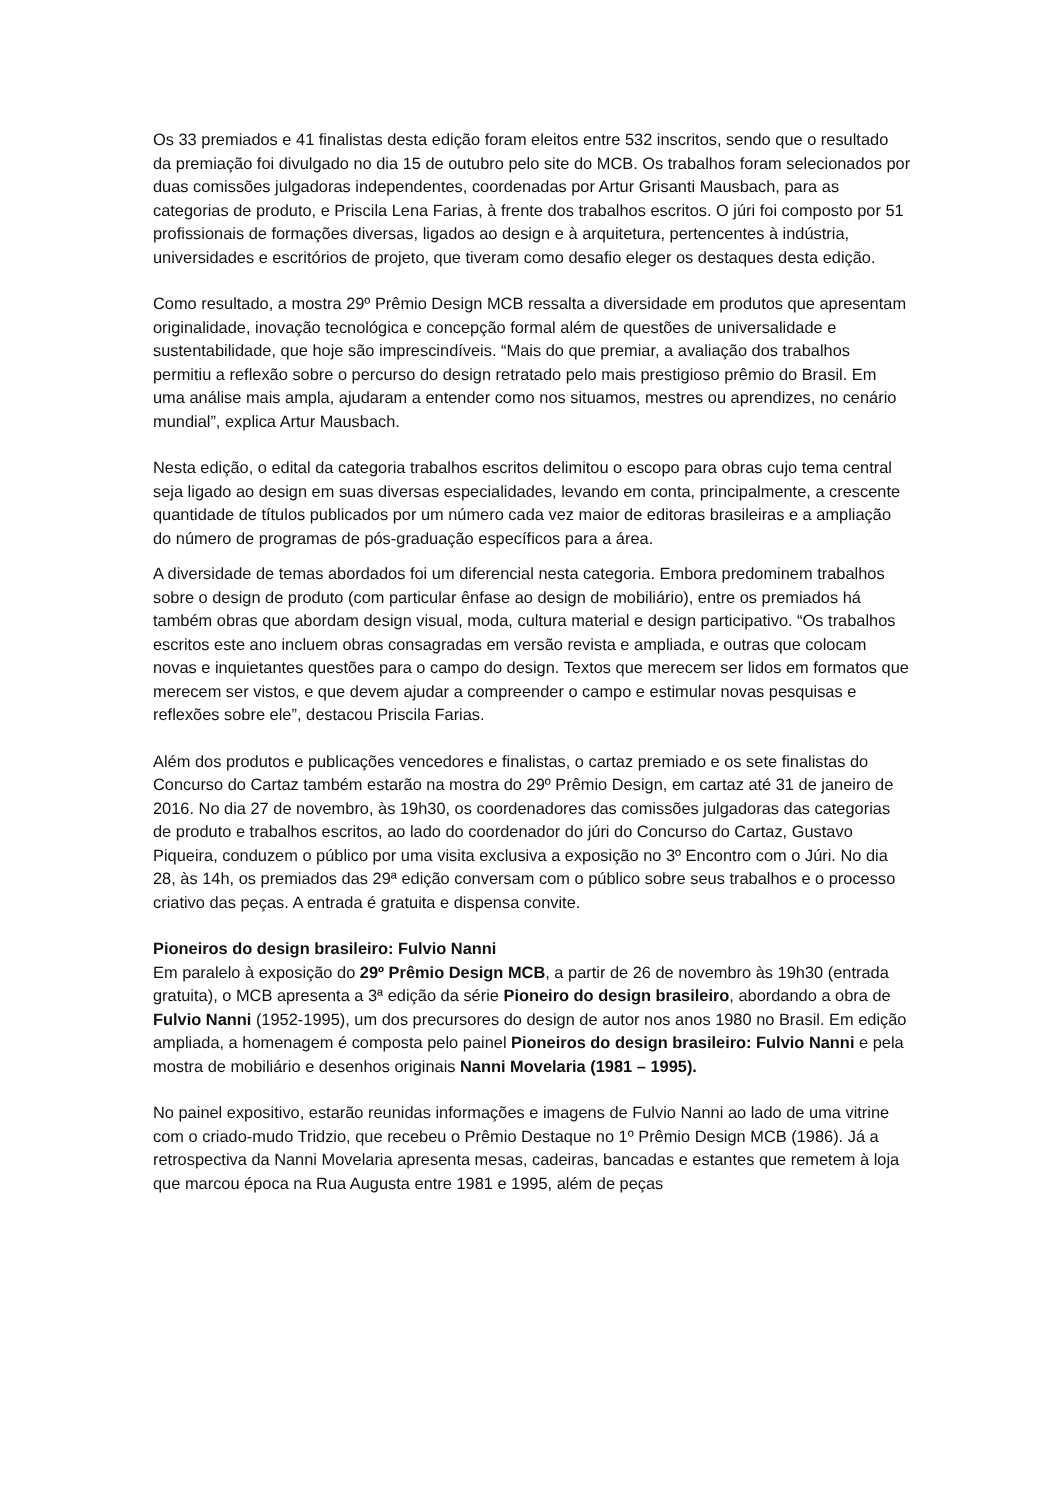Os 33 premiados e 41 finalistas desta edição foram eleitos entre 532 inscritos, sendo que o resultado da premiação foi divulgado no dia 15 de outubro pelo site do MCB. Os trabalhos foram selecionados por duas comissões julgadoras independentes, coordenadas por Artur Grisanti Mausbach, para as categorias de produto, e Priscila Lena Farias, à frente dos trabalhos escritos. O júri foi composto por 51 profissionais de formações diversas, ligados ao design e à arquitetura, pertencentes à indústria, universidades e escritórios de projeto, que tiveram como desafio eleger os destaques desta edição.
Como resultado, a mostra 29º Prêmio Design MCB ressalta a diversidade em produtos que apresentam originalidade, inovação tecnológica e concepção formal além de questões de universalidade e sustentabilidade, que hoje são imprescindíveis. “Mais do que premiar, a avaliação dos trabalhos permitiu a reflexão sobre o percurso do design retratado pelo mais prestigioso prêmio do Brasil. Em uma análise mais ampla, ajudaram a entender como nos situamos, mestres ou aprendizes, no cenário mundial”, explica Artur Mausbach.
Nesta edição, o edital da categoria trabalhos escritos delimitou o escopo para obras cujo tema central seja ligado ao design em suas diversas especialidades, levando em conta, principalmente, a crescente quantidade de títulos publicados por um número cada vez maior de editoras brasileiras e a ampliação do número de programas de pós-graduação específicos para a área.
A diversidade de temas abordados foi um diferencial nesta categoria. Embora predominem trabalhos sobre o design de produto (com particular ênfase ao design de mobiliário), entre os premiados há também obras que abordam design visual, moda, cultura material e design participativo. “Os trabalhos escritos este ano incluem obras consagradas em versão revista e ampliada, e outras que colocam novas e inquietantes questões para o campo do design. Textos que merecem ser lidos em formatos que merecem ser vistos, e que devem ajudar a compreender o campo e estimular novas pesquisas e reflexões sobre ele”, destacou Priscila Farias.
Além dos produtos e publicações vencedores e finalistas, o cartaz premiado e os sete finalistas do Concurso do Cartaz também estarão na mostra do 29º Prêmio Design, em cartaz até 31 de janeiro de 2016. No dia 27 de novembro, às 19h30, os coordenadores das comissões julgadoras das categorias de produto e trabalhos escritos, ao lado do coordenador do júri do Concurso do Cartaz, Gustavo Piqueira, conduzem o público por uma visita exclusiva a exposição no 3º Encontro com o Júri. No dia 28, às 14h, os premiados das 29ª edição conversam com o público sobre seus trabalhos e o processo criativo das peças. A entrada é gratuita e dispensa convite.
Pioneiros do design brasileiro: Fulvio Nanni
Em paralelo à exposição do 29º Prêmio Design MCB, a partir de 26 de novembro às 19h30 (entrada gratuita), o MCB apresenta a 3ª edição da série Pioneiro do design brasileiro, abordando a obra de Fulvio Nanni (1952-1995), um dos precursores do design de autor nos anos 1980 no Brasil. Em edição ampliada, a homenagem é composta pelo painel Pioneiros do design brasileiro: Fulvio Nanni e pela mostra de mobiliário e desenhos originais Nanni Movelaria (1981 – 1995).
No painel expositivo, estarão reunidas informações e imagens de Fulvio Nanni ao lado de uma vitrine com o criado-mudo Tridzio, que recebeu o Prêmio Destaque no 1º Prêmio Design MCB (1986). Já a retrospectiva da Nanni Movelaria apresenta mesas, cadeiras, bancadas e estantes que remetem à loja que marcou época na Rua Augusta entre 1981 e 1995, além de peças